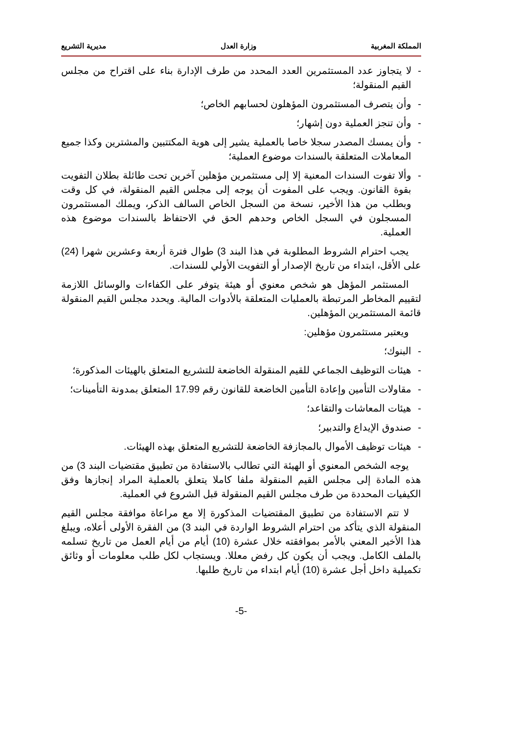المملكة المغربية وزارة العدل مديرية التشريع
- لا يتجاوز عدد المستثمرين العدد المحدد من طرف الإدارة بناء على اقتراح من مجلس القيم المنقولة؛
- وأن يتصرف المستثمرون المؤهلون لحسابهم الخاص؛
- وأن تنجز العملية دون إشهار؛
- وأن يمسك المصدر سجلا خاصا بالعملية يشير إلى هوية المكتتبين والمشترين وكذا جميع المعاملات المتعلقة بالسندات موضوع العملية؛
- وألا تفوت السندات المعنية إلا إلى مستثمرين مؤهلين آخرين تحت طائلة بطلان التفويت بقوة القانون. ويجب على المفوت أن يوجه إلى مجلس القيم المنقولة، في كل وقت وبطلب من هذا الأخير، نسخة من السجل الخاص السالف الذكر، ويملك المستثمرون المسجلون في السجل الخاص وحدهم الحق في الاحتفاظ بالسندات موضوع هذه العملية.
يجب احترام الشروط المطلوبة في هذا البند 3) طوال فترة أربعة وعشرين شهرا (24) على الأقل، ابتداء من تاريخ الإصدار أو التفويت الأولي للسندات.
المستثمر المؤهل هو شخص معنوي أو هيئة يتوفر على الكفاءات والوسائل اللازمة لتقييم المخاطر المرتبطة بالعمليات المتعلقة بالأدوات المالية. ويحدد مجلس القيم المنقولة قائمة المستثمرين المؤهلين.
ويعتبر مستثمرون مؤهلين:
- البنوك؛
- هيئات التوظيف الجماعي للقيم المنقولة الخاضعة للتشريع المتعلق بالهيئات المذكورة؛
- مقاولات التأمين وإعادة التأمين الخاضعة للقانون رقم 17.99 المتعلق بمدونة التأمينات؛
- هيئات المعاشات والتقاعد؛
- صندوق الإيداع والتدبير؛
- هيئات توظيف الأموال بالمجازفة الخاضعة للتشريع المتعلق بهذه الهيئات.
يوجه الشخص المعنوي أو الهيئة التي تطالب بالاستفادة من تطبيق مقتضيات البند 3) من هذه المادة إلى مجلس القيم المنقولة ملفا كاملا يتعلق بالعملية المراد إنجازها وفق الكيفيات المحددة من طرف مجلس القيم المنقولة قبل الشروع في العملية.
لا تتم الاستفادة من تطبيق المقتضيات المذكورة إلا مع مراعاة موافقة مجلس القيم المنقولة الذي يتأكد من احترام الشروط الواردة في البند 3) من الفقرة الأولى أعلاه، ويبلغ هذا الأخير المعني بالأمر بموافقته خلال عشرة (10) أيام من أيام العمل من تاريخ تسلمه بالملف الكامل. ويجب أن يكون كل رفض معللا. ويستجاب لكل طلب معلومات أو وثائق تكميلية داخل أجل عشرة (10) أيام ابتداء من تاريخ طلبها.
-5-